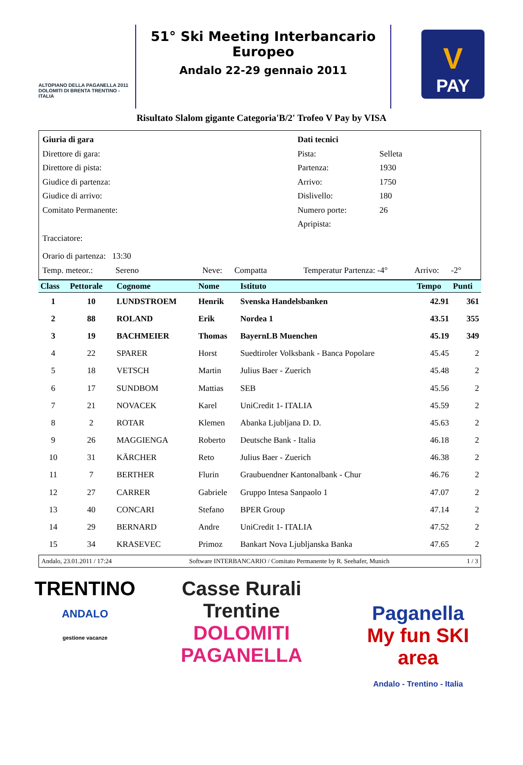ALTOPIANO DELLA PAGANELLA 2011
DOLOMITI DI BRENTA TRENTINO - ITALIA
51° Ski Meeting Interbancario Europeo
Andalo 22-29 gennaio 2011
V
PAY
Risultato Slalom gigante Categoria'B/2' Trofeo V Pay by VISA
Giuria di gara Dati tecnici
Direttore di gara: Pista: Selleta
Direttore di pista: Partenza: 1930
Giudice di partenza: Arrivo: 1750
Giudice di arrivo: Dislivello: 180
Comitato Permanente: Numero porte: 26
Apripista:
Tracciatore:
Orario di partenza: 13:30
Temp. meteor.: Sereno Neve: Compatta Temperatur Partenza: -4° Arrivo: -2°
| Class | Pettorale | Cognome | Nome | Istituto | Tempo | Punti |
| --- | --- | --- | --- | --- | --- | --- |
| 1 | 10 | LUNDSTROEM | Henrik | Svenska Handelsbanken | 42.91 | 361 |
| 2 | 88 | ROLAND | Erik | Nordea 1 | 43.51 | 355 |
| 3 | 19 | BACHMEIER | Thomas | BayernLB Muenchen | 45.19 | 349 |
| 4 | 22 | SPARER | Horst | Suedtiroler Volksbank - Banca Popolare | 45.45 | 2 |
| 5 | 18 | VETSCH | Martin | Julius Baer - Zuerich | 45.48 | 2 |
| 6 | 17 | SUNDBOM | Mattias | SEB | 45.56 | 2 |
| 7 | 21 | NOVACEK | Karel | UniCredit 1- ITALIA | 45.59 | 2 |
| 8 | 2 | ROTAR | Klemen | Abanka Ljubljana D. D. | 45.63 | 2 |
| 9 | 26 | MAGGIENGA | Roberto | Deutsche Bank - Italia | 46.18 | 2 |
| 10 | 31 | KÄRCHER | Reto | Julius Baer - Zuerich | 46.38 | 2 |
| 11 | 7 | BERTHER | Flurin | Graubuendner Kantonalbank - Chur | 46.76 | 2 |
| 12 | 27 | CARRER | Gabriele | Gruppo Intesa Sanpaolo 1 | 47.07 | 2 |
| 13 | 40 | CONCARI | Stefano | BPER Group | 47.14 | 2 |
| 14 | 29 | BERNARD | Andre | UniCredit 1- ITALIA | 47.52 | 2 |
| 15 | 34 | KRASEVEC | Primoz | Bankart Nova Ljubljanska Banka | 47.65 | 2 |
Andalo, 23.01.2011 / 17:24 Software INTERBANCARIO / Comitato Permanente by R. Seehafer, Munich 1 / 3
TRENTINO
ANDALO
gestione vacanze
Casse Rurali
Trentine
DOLOMITI PAGANELLA
Paganella
My fun SKI area
Andalo - Trentino - Italia